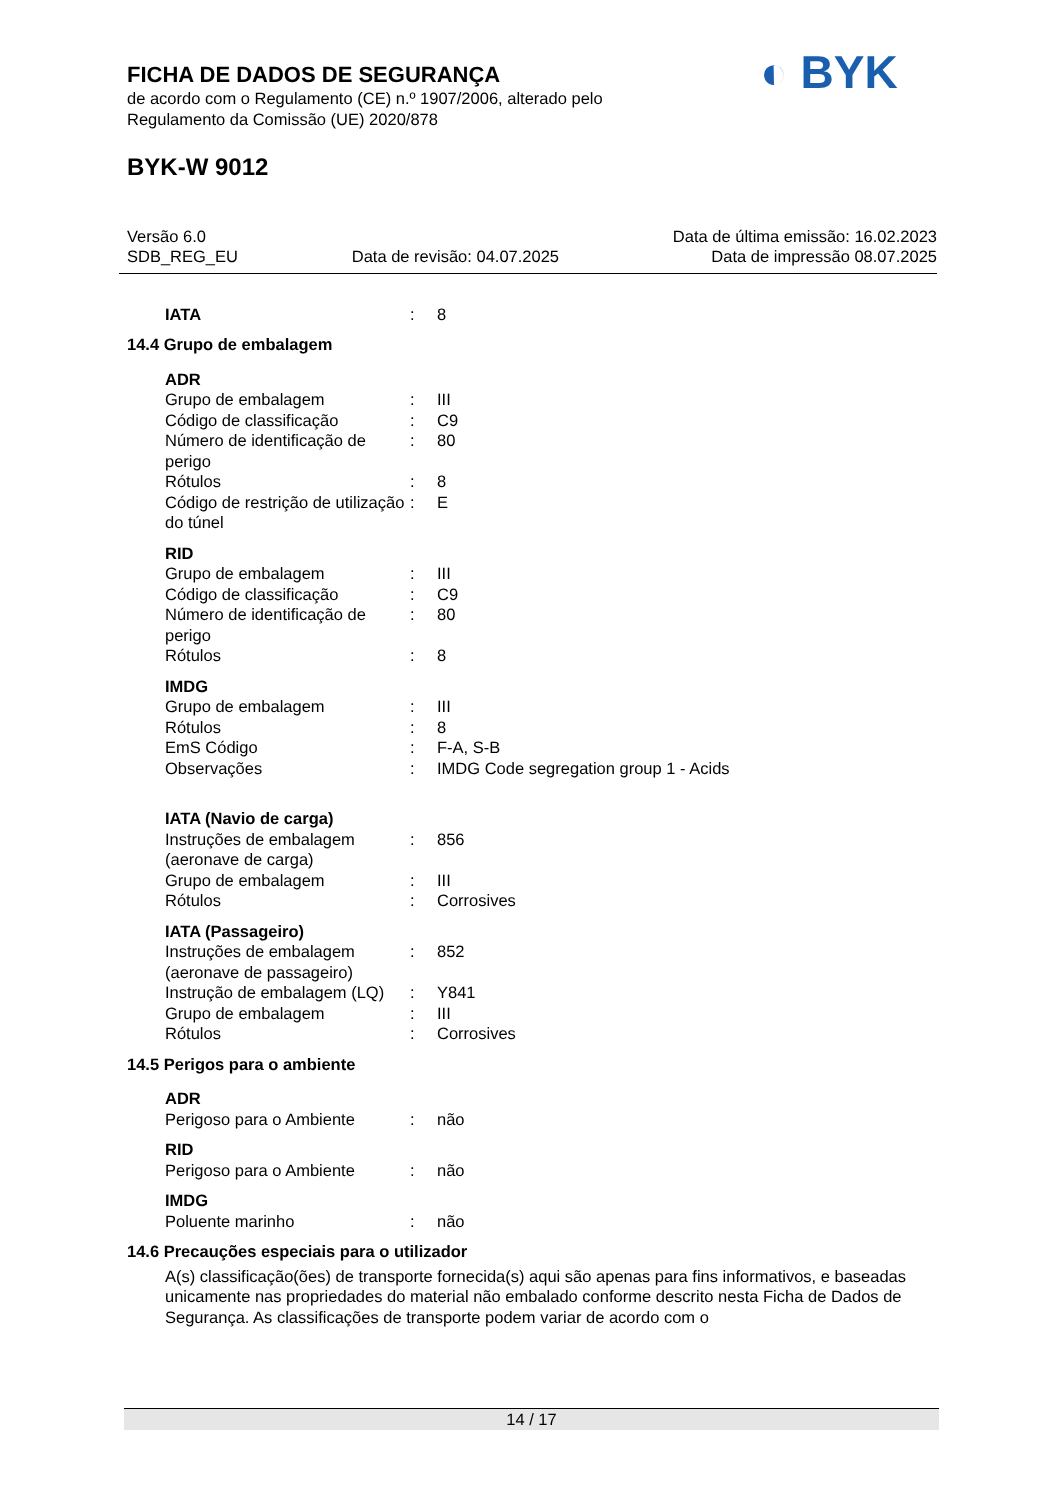FICHA DE DADOS DE SEGURANÇA
de acordo com o Regulamento (CE) n.º 1907/2006, alterado pelo
Regulamento da Comissão (UE) 2020/878
◐ BYK
BYK-W 9012
Versão 6.0
SDB_REG_EU
Data de revisão: 04.07.2025 Data de última emissão: 16.02.2023
Data de impressão 08.07.2025
IATA : 8
14.4 Grupo de embalagem
ADR
Grupo de embalagem : III
Código de classificação : C9
Número de identificação de perigo
: 80
Rótulos : 8
Código de restrição de utilização do túnel
: E
RID
Grupo de embalagem : III
Código de classificação : C9
Número de identificação de perigo
: 80
Rótulos : 8
IMDG
Grupo de embalagem : III
Rótulos : 8
EmS Código : F-A, S-B
Observações : IMDG Code segregation group 1 - Acids
IATA (Navio de carga)
Instruções de embalagem (aeronave de carga)
: 856
Grupo de embalagem : III
Rótulos : Corrosives
IATA (Passageiro)
Instruções de embalagem (aeronave de passageiro)
: 852
Instrução de embalagem (LQ)
: Y841
Grupo de embalagem : III
Rótulos : Corrosives
14.5 Perigos para o ambiente
ADR
Perigoso para o Ambiente : não
RID
Perigoso para o Ambiente : não
IMDG
Poluente marinho : não
14.6 Precauções especiais para o utilizador
A(s) classificação(ões) de transporte fornecida(s) aqui são apenas para fins informativos, e baseadas unicamente nas propriedades do material não embalado conforme descrito nesta Ficha de Dados de Segurança. As classificações de transporte podem variar de acordo com o
14 / 17